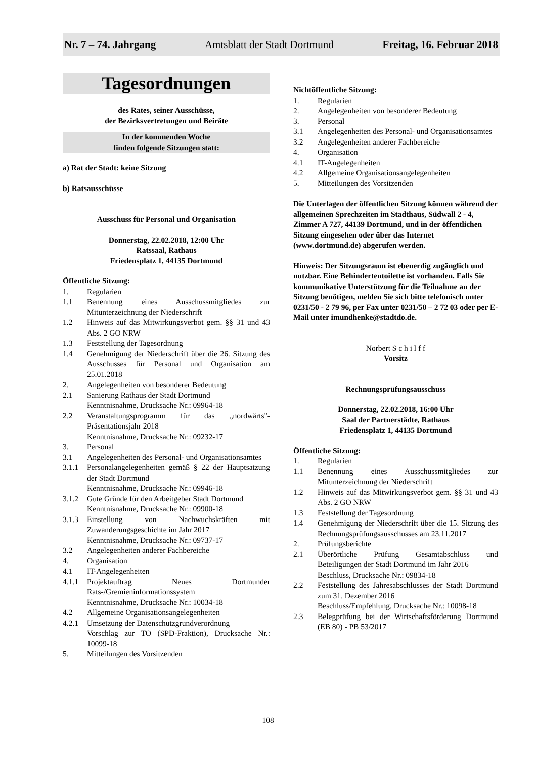Nr. 7 – 74. Jahrgang Amtsblatt der Stadt Dortmund Freitag, 16. Februar 2018
Tagesordnungen
des Rates, seiner Ausschüsse,
der Bezirksvertretungen und Beiräte
In der kommenden Woche
finden folgende Sitzungen statt:
a) Rat der Stadt: keine Sitzung
b) Ratsausschüsse
Ausschuss für Personal und Organisation
Donnerstag, 22.02.2018, 12:00 Uhr
Ratssaal, Rathaus
Friedensplatz 1, 44135 Dortmund
Öffentliche Sitzung:
1. Regularien
1.1 Benennung eines Ausschussmitgliedes zur Mitunterzeichnung der Niederschrift
1.2 Hinweis auf das Mitwirkungsverbot gem. §§ 31 und 43 Abs. 2 GO NRW
1.3 Feststellung der Tagesordnung
1.4 Genehmigung der Niederschrift über die 26. Sitzung des Ausschusses für Personal und Organisation am 25.01.2018
2. Angelegenheiten von besonderer Bedeutung
2.1 Sanierung Rathaus der Stadt Dortmund
Kenntnisnahme, Drucksache Nr.: 09964-18
2.2 Veranstaltungsprogramm für das „nordwärts"-Präsentationsjahr 2018
Kenntnisnahme, Drucksache Nr.: 09232-17
3. Personal
3.1 Angelegenheiten des Personal- und Organisationsamtes
3.1.1 Personalangelegenheiten gemäß § 22 der Hauptsatzung der Stadt Dortmund
Kenntnisnahme, Drucksache Nr.: 09946-18
3.1.2 Gute Gründe für den Arbeitgeber Stadt Dortmund
Kenntnisnahme, Drucksache Nr.: 09900-18
3.1.3 Einstellung von Nachwuchskräften mit Zuwanderungsgeschichte im Jahr 2017
Kenntnisnahme, Drucksache Nr.: 09737-17
3.2 Angelegenheiten anderer Fachbereiche
4. Organisation
4.1 IT-Angelegenheiten
4.1.1 Projektauftrag Neues Dortmunder Rats-/Gremieninformationssystem
Kenntnisnahme, Drucksache Nr.: 10034-18
4.2 Allgemeine Organisationsangelegenheiten
4.2.1 Umsetzung der Datenschutzgrundverordnung
Vorschlag zur TO (SPD-Fraktion), Drucksache Nr.: 10099-18
5. Mitteilungen des Vorsitzenden
Nichtöffentliche Sitzung:
1. Regularien
2. Angelegenheiten von besonderer Bedeutung
3. Personal
3.1 Angelegenheiten des Personal- und Organisationsamtes
3.2 Angelegenheiten anderer Fachbereiche
4. Organisation
4.1 IT-Angelegenheiten
4.2 Allgemeine Organisationsangelegenheiten
5. Mitteilungen des Vorsitzenden
Die Unterlagen der öffentlichen Sitzung können während der allgemeinen Sprechzeiten im Stadthaus, Südwall 2 - 4, Zimmer A 727, 44139 Dortmund, und in der öffentlichen Sitzung eingesehen oder über das Internet (www.dortmund.de) abgerufen werden.
Hinweis: Der Sitzungsraum ist ebenerdig zugänglich und nutzbar. Eine Behindertentoilette ist vorhanden. Falls Sie kommunikative Unterstützung für die Teilnahme an der Sitzung benötigen, melden Sie sich bitte telefonisch unter 0231/50 - 2 79 96, per Fax unter 0231/50 – 2 72 03 oder per E-Mail unter imundhenke@stadtdo.de.
Norbert S c h i l f f
Vorsitz
Rechnungsprüfungsausschuss
Donnerstag, 22.02.2018, 16:00 Uhr
Saal der Partnerstädte, Rathaus
Friedensplatz 1, 44135 Dortmund
Öffentliche Sitzung:
1. Regularien
1.1 Benennung eines Ausschussmitgliedes zur Mitunterzeichnung der Niederschrift
1.2 Hinweis auf das Mitwirkungsverbot gem. §§ 31 und 43 Abs. 2 GO NRW
1.3 Feststellung der Tagesordnung
1.4 Genehmigung der Niederschrift über die 15. Sitzung des Rechnungsprüfungsausschusses am 23.11.2017
2. Prüfungsberichte
2.1 Überörtliche Prüfung Gesamtabschluss und Beteiligungen der Stadt Dortmund im Jahr 2016
Beschluss, Drucksache Nr.: 09834-18
2.2 Feststellung des Jahresabschlusses der Stadt Dortmund zum 31. Dezember 2016
Beschluss/Empfehlung, Drucksache Nr.: 10098-18
2.3 Belegprüfung bei der Wirtschaftsförderung Dortmund (EB 80) - PB 53/2017
108